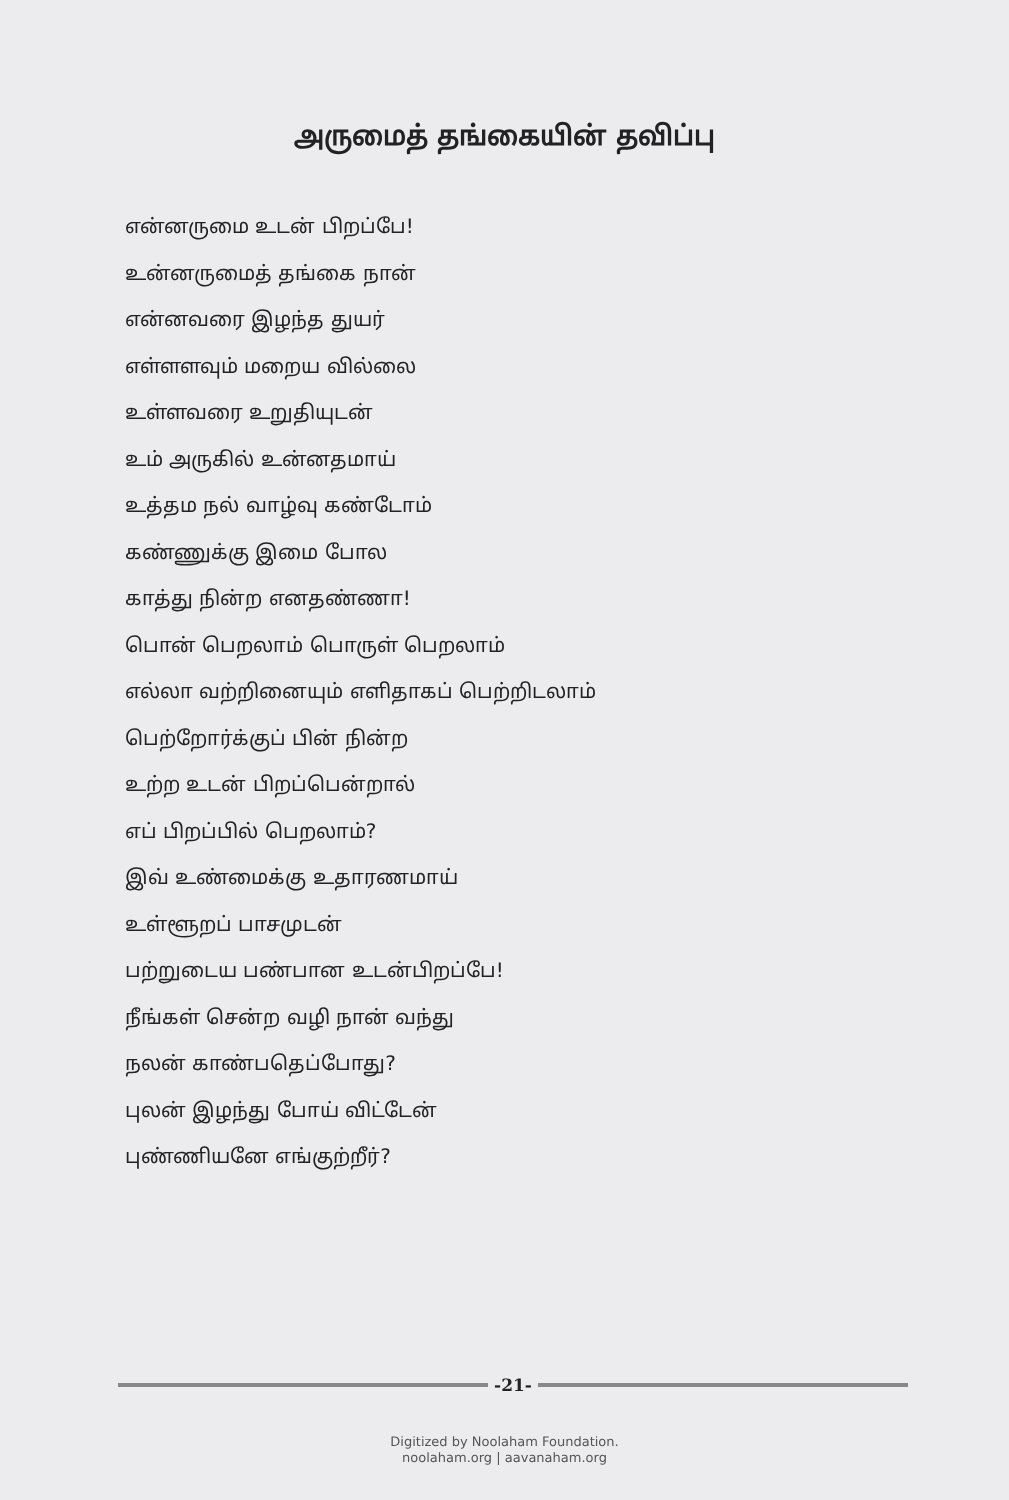அருமைத் தங்கையின் தவிப்பு
என்னருமை உடன் பிறப்பே!
உன்னருமைத் தங்கை நான்
என்னவரை இழந்த துயர்
எள்ளளவும் மறைய வில்லை
உள்ளவரை உறுதியுடன்
உம் அருகில் உன்னதமாய்
உத்தம நல் வாழ்வு கண்டோம்
கண்ணுக்கு இமை போல
காத்து நின்ற எனதண்ணா!
பொன் பெறலாம் பொருள் பெறலாம்
எல்லா வற்றினையும் எளிதாகப் பெற்றிடலாம்
பெற்றோர்க்குப் பின் நின்ற
உற்ற உடன் பிறப்பென்றால்
எப் பிறப்பில் பெறலாம்?
இவ் உண்மைக்கு உதாரணமாய்
உள்ளூறப் பாசமுடன்
பற்றுடைய பண்பான உடன்பிறப்பே!
நீங்கள் சென்ற வழி நான் வந்து
நலன் காண்பதெப்போது?
புலன் இழந்து போய் விட்டேன்
புண்ணியனே எங்குற்றீர்?
-21-
Digitized by Noolaham Foundation.
noolaham.org | aavanaham.org